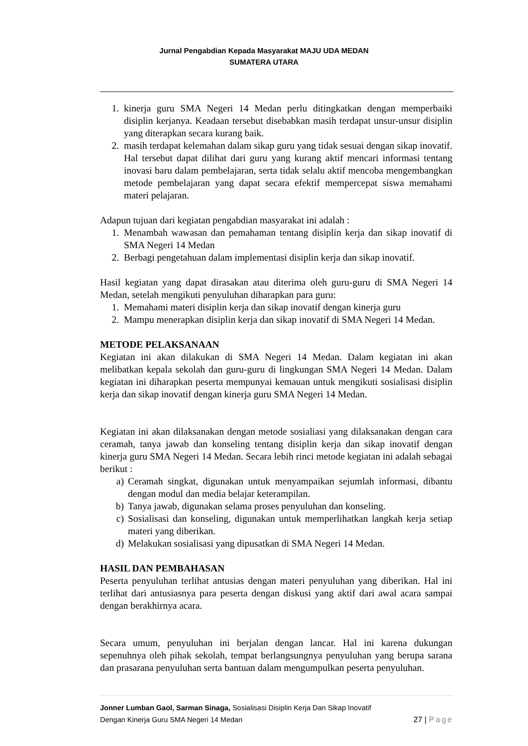Jurnal Pengabdian Kepada Masyarakat MAJU UDA MEDAN
SUMATERA UTARA
1. kinerja guru SMA Negeri 14 Medan perlu ditingkatkan dengan memperbaiki disiplin kerjanya. Keadaan tersebut disebabkan masih terdapat unsur-unsur disiplin yang diterapkan secara kurang baik.
2. masih terdapat kelemahan dalam sikap guru yang tidak sesuai dengan sikap inovatif. Hal tersebut dapat dilihat dari guru yang kurang aktif mencari informasi tentang inovasi baru dalam pembelajaran, serta tidak selalu aktif mencoba mengembangkan metode pembelajaran yang dapat secara efektif mempercepat siswa memahami materi pelajaran.
Adapun tujuan dari kegiatan pengabdian masyarakat ini adalah :
1. Menambah wawasan dan pemahaman tentang disiplin kerja dan sikap inovatif di SMA Negeri 14 Medan
2. Berbagi pengetahuan dalam implementasi disiplin kerja dan sikap inovatif.
Hasil kegiatan yang dapat dirasakan atau diterima oleh guru-guru di SMA Negeri 14 Medan, setelah mengikuti penyuluhan diharapkan para guru:
1. Memahami materi disiplin kerja dan sikap inovatif dengan kinerja guru
2. Mampu menerapkan disiplin kerja dan sikap inovatif di SMA Negeri 14 Medan.
METODE PELAKSANAAN
Kegiatan ini akan dilakukan di SMA Negeri 14 Medan. Dalam kegiatan ini akan melibatkan kepala sekolah dan guru-guru di lingkungan SMA Negeri 14 Medan. Dalam kegiatan ini diharapkan peserta mempunyai kemauan untuk mengikuti sosialisasi disiplin kerja dan sikap inovatif dengan kinerja guru SMA Negeri 14 Medan.
Kegiatan ini akan dilaksanakan dengan metode sosialiasi yang dilaksanakan dengan cara ceramah, tanya jawab dan konseling tentang disiplin kerja dan sikap inovatif dengan kinerja guru SMA Negeri 14 Medan. Secara lebih rinci metode kegiatan ini adalah sebagai berikut :
a) Ceramah singkat, digunakan untuk menyampaikan sejumlah informasi, dibantu dengan modul dan media belajar keterampilan.
b) Tanya jawab, digunakan selama proses penyuluhan dan konseling.
c) Sosialisasi dan konseling, digunakan untuk memperlihatkan langkah kerja setiap materi yang diberikan.
d) Melakukan sosialisasi yang dipusatkan di SMA Negeri 14 Medan.
HASIL DAN PEMBAHASAN
Peserta penyuluhan terlihat antusias dengan materi penyuluhan yang diberikan. Hal ini terlihat dari antusiasnya para peserta dengan diskusi yang aktif dari awal acara sampai dengan berakhirnya acara.
Secara umum, penyuluhan ini berjalan dengan lancar. Hal ini karena dukungan sepenuhnya oleh pihak sekolah, tempat berlangsungnya penyuluhan yang berupa sarana dan prasarana penyuluhan serta bantuan dalam mengumpulkan peserta penyuluhan.
Jonner Lumban Gaol, Sarman Sinaga, Sosialisasi Disiplin Kerja Dan Sikap Inovatif
27 | Page Dengan Kinerja Guru SMA Negeri 14 Medan